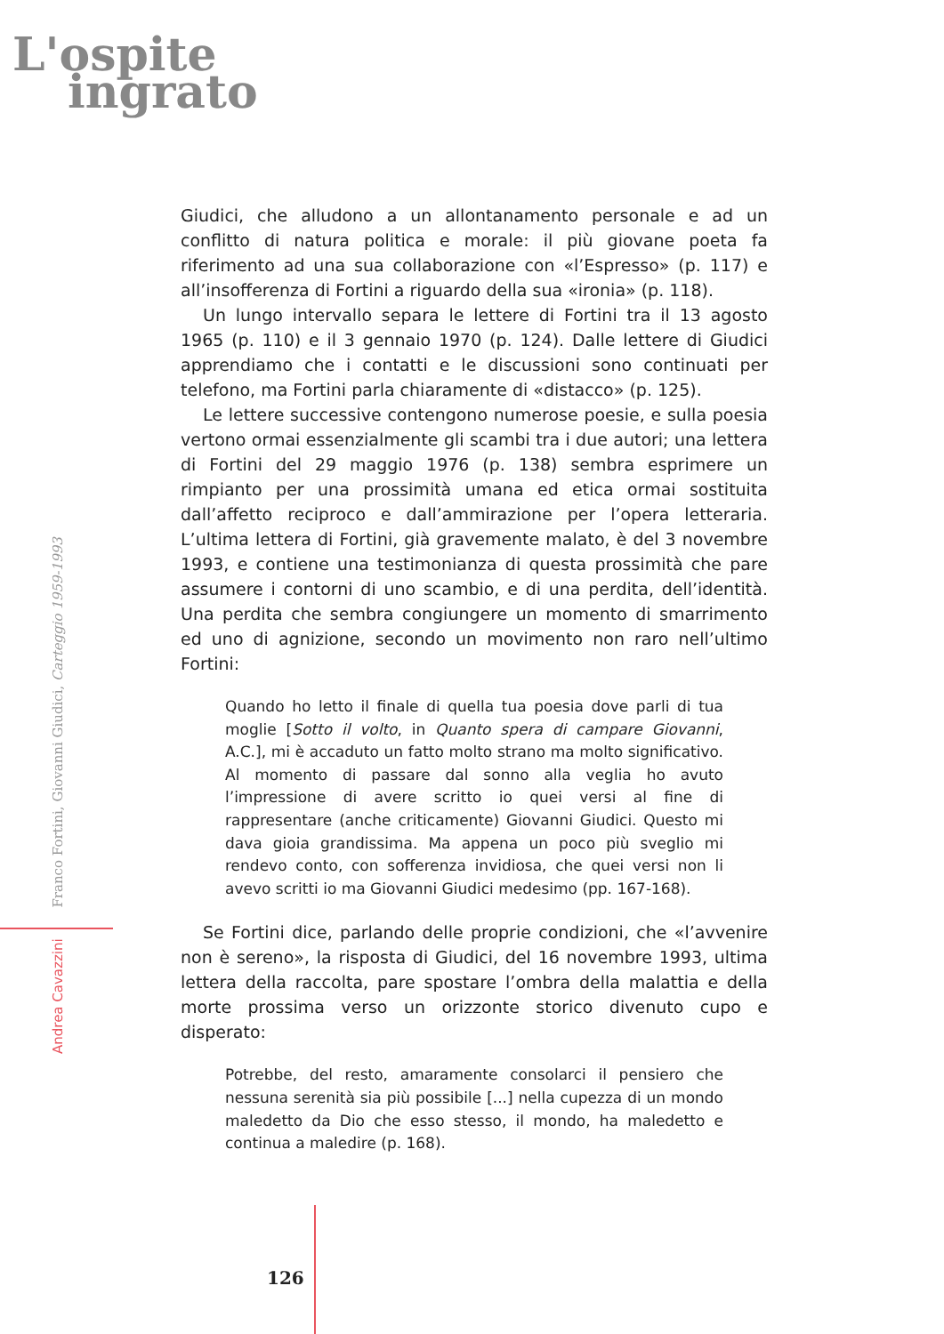L'ospite
ingrato
Giudici, che alludono a un allontanamento personale e ad un conflitto di natura politica e morale: il più giovane poeta fa riferimento ad una sua collaborazione con «l’Espresso» (p. 117) e all’insofferenza di Fortini a riguardo della sua «ironia» (p. 118).
Un lungo intervallo separa le lettere di Fortini tra il 13 agosto 1965 (p. 110) e il 3 gennaio 1970 (p. 124). Dalle lettere di Giudici apprendiamo che i contatti e le discussioni sono continuati per telefono, ma Fortini parla chiaramente di «distacco» (p. 125).
Le lettere successive contengono numerose poesie, e sulla poesia vertono ormai essenzialmente gli scambi tra i due autori; una lettera di Fortini del 29 maggio 1976 (p. 138) sembra esprimere un rimpianto per una prossimità umana ed etica ormai sostituita dall’affetto reciproco e dall’ammirazione per l’opera letteraria. L’ultima lettera di Fortini, già gravemente malato, è del 3 novembre 1993, e contiene una testimonianza di questa prossimità che pare assumere i contorni di uno scambio, e di una perdita, dell’identità. Una perdita che sembra congiungere un momento di smarrimento ed uno di agnizione, secondo un movimento non raro nell’ultimo Fortini:
Quando ho letto il finale di quella tua poesia dove parli di tua moglie [Sotto il volto, in Quanto spera di campare Giovanni, A.C.], mi è accaduto un fatto molto strano ma molto significativo. Al momento di passare dal sonno alla veglia ho avuto l’impressione di avere scritto io quei versi al fine di rappresentare (anche criticamente) Giovanni Giudici. Questo mi dava gioia grandissima. Ma appena un poco più sveglio mi rendevo conto, con sofferenza invidiosa, che quei versi non li avevo scritti io ma Giovanni Giudici medesimo (pp. 167-168).
Se Fortini dice, parlando delle proprie condizioni, che «l’avvenire non è sereno», la risposta di Giudici, del 16 novembre 1993, ultima lettera della raccolta, pare spostare l’ombra della malattia e della morte prossima verso un orizzonte storico divenuto cupo e disperato:
Potrebbe, del resto, amaramente consolarci il pensiero che nessuna serenità sia più possibile [...] nella cupezza di un mondo maledetto da Dio che esso stesso, il mondo, ha maledetto e continua a maledire (p. 168).
Andrea Cavazzini Franco Fortini, Giovanni Giudici, Carteggio 1959-1993
126